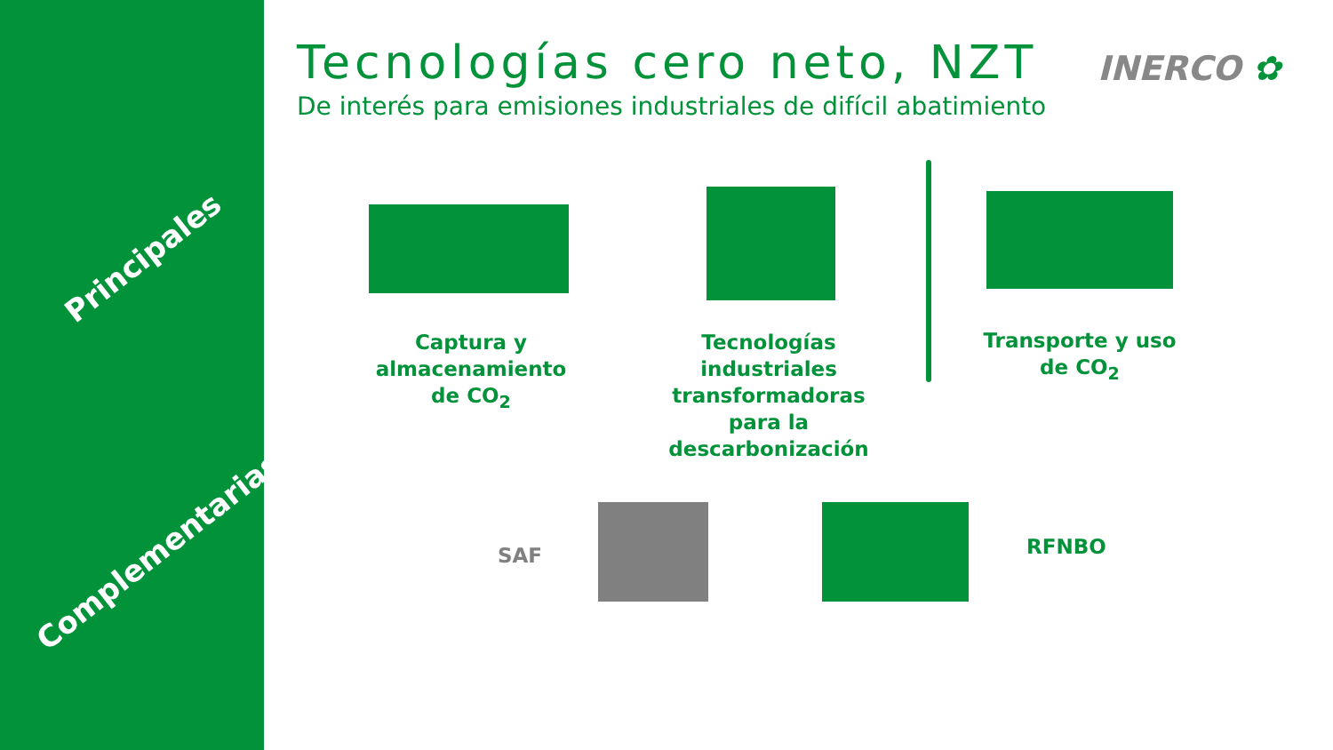Principales
Complementarias
Tecnologías cero neto, NZT
De interés para emisiones industriales de difícil abatimiento
INERCO ✿
Captura y almacenamiento de CO<sub>2</sub>
Tecnologías industriales transformadoras para la descarbonización
Transporte y uso
de CO<sub>2</sub>
SAF RFNBO